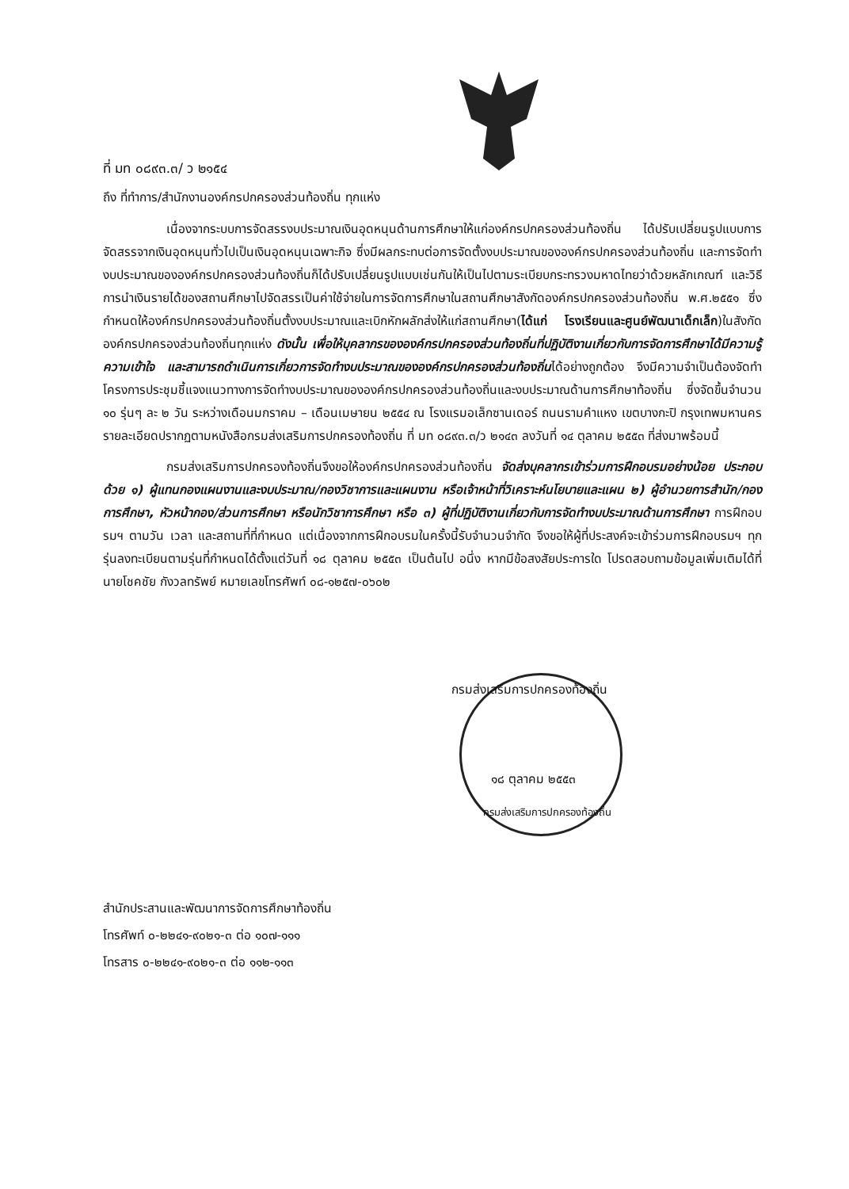ที่ มท ๐๘๙๓.๓/ ว ๒๑๕๔
ถึง ที่ทำการ/สำนักงานองค์กรปกครองส่วนท้องถิ่น ทุกแห่ง
เนื่องจากระบบการจัดสรรงบประมาณเงินอุดหนุนด้านการศึกษาให้แก่องค์กรปกครองส่วนท้องถิ่น ได้ปรับเปลี่ยนรูปแบบการจัดสรรจากเงินอุดหนุนทั่วไปเป็นเงินอุดหนุนเฉพาะกิจ ซึ่งมีผลกระทบต่อการจัดตั้งงบประมาณขององค์กรปกครองส่วนท้องถิ่น และการจัดทำงบประมาณขององค์กรปกครองส่วนท้องถิ่นก็ได้ปรับเปลี่ยนรูปแบบเช่นกันให้เป็นไปตามระเบียบกระทรวงมหาดไทยว่าด้วยหลักเกณฑ์ และวิธีการนำเงินรายได้ของสถานศึกษาไปจัดสรรเป็นค่าใช้จ่ายในการจัดการศึกษาในสถานศึกษาสังกัดองค์กรปกครองส่วนท้องถิ่น พ.ศ.๒๕๕๑ ซึ่งกำหนดให้องค์กรปกครองส่วนท้องถิ่นตั้งงบประมาณและเบิกหักผลักส่งให้แก่สถานศึกษา(ได้แก่ โรงเรียนและศูนย์พัฒนาเด็กเล็ก)ในสังกัดองค์กรปกครองส่วนท้องถิ่นทุกแห่ง ดังนั้น เพื่อให้บุคลากรขององค์กรปกครองส่วนท้องถิ่นที่ปฏิบัติงานเกี่ยวกับการจัดการศึกษาได้มีความรู้ ความเข้าใจ และสามารถดำเนินการเกี่ยวการจัดทำงบประมาณขององค์กรปกครองส่วนท้องถิ่นได้อย่างถูกต้อง จึงมีความจำเป็นต้องจัดทำโครงการประชุมชี้แจงแนวทางการจัดทำงบประมาณขององค์กรปกครองส่วนท้องถิ่นและงบประมาณด้านการศึกษาท้องถิ่น ซึ่งจัดขึ้นจำนวน ๑๐ รุ่นๆ ละ ๒ วัน ระหว่างเดือนมกราคม – เดือนเมษายน ๒๕๕๔ ณ โรงแรมอเล็กซานเดอร์ ถนนรามคำแหง เขตบางกะปิ กรุงเทพมหานคร รายละเอียดปรากฏตามหนังสือกรมส่งเสริมการปกครองท้องถิ่น ที่ มท ๐๘๙๓.๓/ว ๒๑๔๓ ลงวันที่ ๑๔ ตุลาคม ๒๕๕๓ ที่ส่งมาพร้อมนี้
กรมส่งเสริมการปกครองท้องถิ่นจึงขอให้องค์กรปกครองส่วนท้องถิ่น จัดส่งบุคลากรเข้าร่วมการฝึกอบรมอย่างน้อย ประกอบด้วย ๑) ผู้แทนกองแผนงานและงบประมาณ/กองวิชาการและแผนงาน หรือเจ้าหน้าที่วิเคราะห์นโยบายและแผน ๒) ผู้อำนวยการสำนัก/กองการศึกษา, หัวหน้ากอง/ส่วนการศึกษา หรือนักวิชาการศึกษา หรือ ๓) ผู้ที่ปฏิบัติงานเกี่ยวกับการจัดทำงบประมาณด้านการศึกษา การฝึกอบรมฯ ตามวัน เวลา และสถานที่ที่กำหนด แต่เนื่องจากการฝึกอบรมในครั้งนี้รับจำนวนจำกัด จึงขอให้ผู้ที่ประสงค์จะเข้าร่วมการฝึกอบรมฯ ทุกรุ่นลงทะเบียนตามรุ่นที่กำหนดได้ตั้งแต่วันที่ ๑๘ ตุลาคม ๒๕๕๓ เป็นต้นไป อนึ่ง หากมีข้อสงสัยประการใด โปรดสอบถามข้อมูลเพิ่มเติมได้ที่นายโชคชัย กังวลทรัพย์ หมายเลขโทรศัพท์ ๐๘-๑๒๕๗-๐๖๐๒
กรมส่งเสริมการปกครองท้องถิ่น
๑๘ ตุลาคม ๒๕๕๓
กรมส่งเสริมการปกครองท้องถิ่น
สำนักประสานและพัฒนาการจัดการศึกษาท้องถิ่น
โทรศัพท์ ๐-๒๒๔๑-๙๐๒๑-๓ ต่อ ๑๐๗-๑๑๑
โทรสาร ๐-๒๒๔๑-๙๐๒๑-๓ ต่อ ๑๑๒-๑๑๓